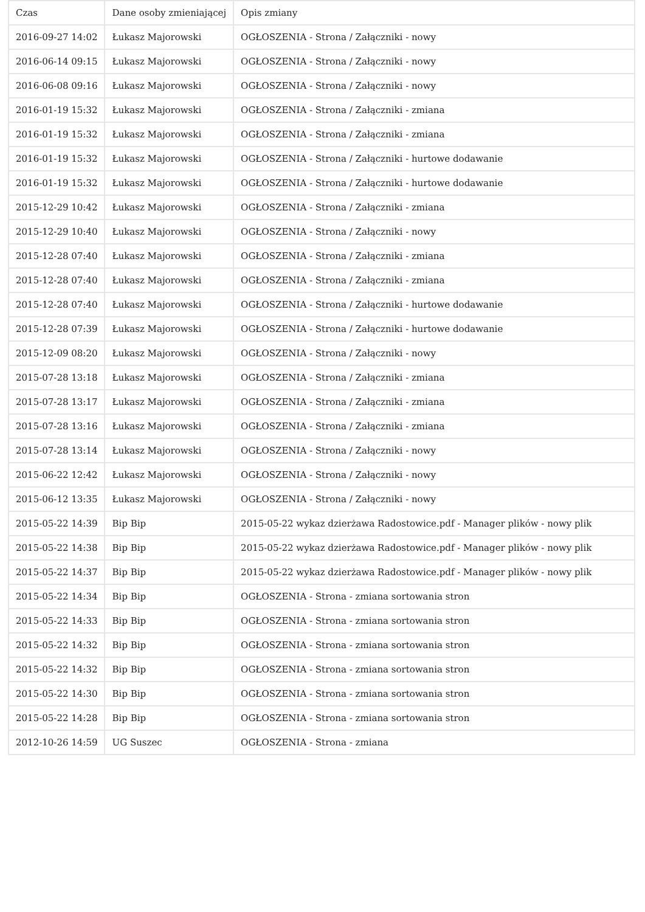| Czas | Dane osoby zmieniającej | Opis zmiany |
| --- | --- | --- |
| 2016-09-27 14:02 | Łukasz Majorowski | OGŁOSZENIA - Strona / Załączniki - nowy |
| 2016-06-14 09:15 | Łukasz Majorowski | OGŁOSZENIA - Strona / Załączniki - nowy |
| 2016-06-08 09:16 | Łukasz Majorowski | OGŁOSZENIA - Strona / Załączniki - nowy |
| 2016-01-19 15:32 | Łukasz Majorowski | OGŁOSZENIA - Strona / Załączniki - zmiana |
| 2016-01-19 15:32 | Łukasz Majorowski | OGŁOSZENIA - Strona / Załączniki - zmiana |
| 2016-01-19 15:32 | Łukasz Majorowski | OGŁOSZENIA - Strona / Załączniki - hurtowe dodawanie |
| 2016-01-19 15:32 | Łukasz Majorowski | OGŁOSZENIA - Strona / Załączniki - hurtowe dodawanie |
| 2015-12-29 10:42 | Łukasz Majorowski | OGŁOSZENIA - Strona / Załączniki - zmiana |
| 2015-12-29 10:40 | Łukasz Majorowski | OGŁOSZENIA - Strona / Załączniki - nowy |
| 2015-12-28 07:40 | Łukasz Majorowski | OGŁOSZENIA - Strona / Załączniki - zmiana |
| 2015-12-28 07:40 | Łukasz Majorowski | OGŁOSZENIA - Strona / Załączniki - zmiana |
| 2015-12-28 07:40 | Łukasz Majorowski | OGŁOSZENIA - Strona / Załączniki - hurtowe dodawanie |
| 2015-12-28 07:39 | Łukasz Majorowski | OGŁOSZENIA - Strona / Załączniki - hurtowe dodawanie |
| 2015-12-09 08:20 | Łukasz Majorowski | OGŁOSZENIA - Strona / Załączniki - nowy |
| 2015-07-28 13:18 | Łukasz Majorowski | OGŁOSZENIA - Strona / Załączniki - zmiana |
| 2015-07-28 13:17 | Łukasz Majorowski | OGŁOSZENIA - Strona / Załączniki - zmiana |
| 2015-07-28 13:16 | Łukasz Majorowski | OGŁOSZENIA - Strona / Załączniki - zmiana |
| 2015-07-28 13:14 | Łukasz Majorowski | OGŁOSZENIA - Strona / Załączniki - nowy |
| 2015-06-22 12:42 | Łukasz Majorowski | OGŁOSZENIA - Strona / Załączniki - nowy |
| 2015-06-12 13:35 | Łukasz Majorowski | OGŁOSZENIA - Strona / Załączniki - nowy |
| 2015-05-22 14:39 | Bip Bip | 2015-05-22 wykaz dzierżawa Radostowice.pdf - Manager plików - nowy plik |
| 2015-05-22 14:38 | Bip Bip | 2015-05-22 wykaz dzierżawa Radostowice.pdf - Manager plików - nowy plik |
| 2015-05-22 14:37 | Bip Bip | 2015-05-22 wykaz dzierżawa Radostowice.pdf - Manager plików - nowy plik |
| 2015-05-22 14:34 | Bip Bip | OGŁOSZENIA - Strona - zmiana sortowania stron |
| 2015-05-22 14:33 | Bip Bip | OGŁOSZENIA - Strona - zmiana sortowania stron |
| 2015-05-22 14:32 | Bip Bip | OGŁOSZENIA - Strona - zmiana sortowania stron |
| 2015-05-22 14:32 | Bip Bip | OGŁOSZENIA - Strona - zmiana sortowania stron |
| 2015-05-22 14:30 | Bip Bip | OGŁOSZENIA - Strona - zmiana sortowania stron |
| 2015-05-22 14:28 | Bip Bip | OGŁOSZENIA - Strona - zmiana sortowania stron |
| 2012-10-26 14:59 | UG Suszec | OGŁOSZENIA - Strona - zmiana |